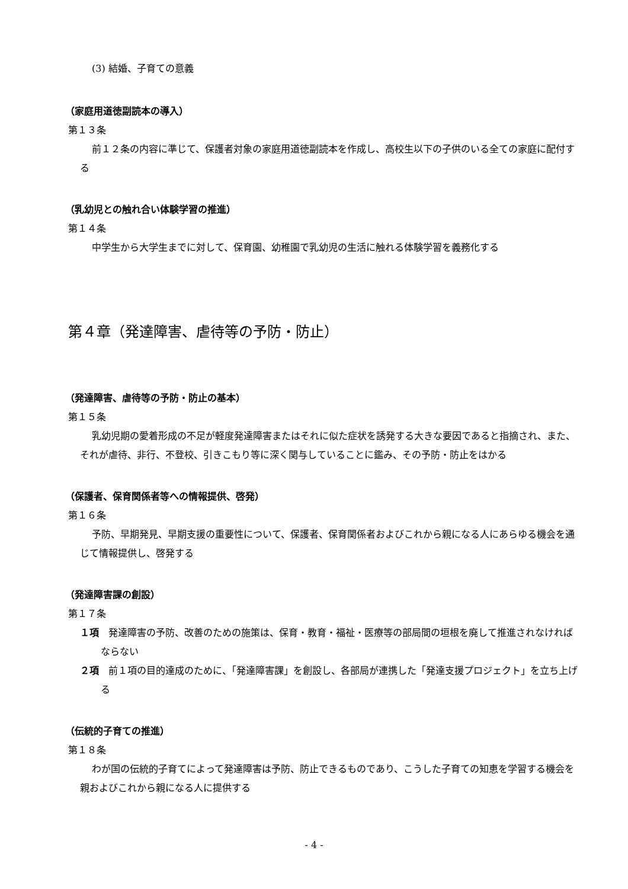(3) 結婚、子育ての意義
（家庭用道徳副読本の導入）
第１３条
前１２条の内容に準じて、保護者対象の家庭用道徳副読本を作成し、高校生以下の子供のいる全ての家庭に配付する
（乳幼児との触れ合い体験学習の推進）
第１４条
中学生から大学生までに対して、保育園、幼稚園で乳幼児の生活に触れる体験学習を義務化する
第４章（発達障害、虐待等の予防・防止）
（発達障害、虐待等の予防・防止の基本）
第１５条
乳幼児期の愛着形成の不足が軽度発達障害またはそれに似た症状を誘発する大きな要因であると指摘され、また、それが虐待、非行、不登校、引きこもり等に深く関与していることに鑑み、その予防・防止をはかる
（保護者、保育関係者等への情報提供、啓発）
第１６条
予防、早期発見、早期支援の重要性について、保護者、保育関係者およびこれから親になる人にあらゆる機会を通じて情報提供し、啓発する
（発達障害課の創設）
第１７条
１項　発達障害の予防、改善のための施策は、保育・教育・福祉・医療等の部局間の垣根を廃して推進されなければならない
２項　前１項の目的達成のために、「発達障害課」を創設し、各部局が連携した「発達支援プロジェクト」を立ち上げる
（伝統的子育ての推進）
第１８条
わが国の伝統的子育てによって発達障害は予防、防止できるものであり、こうした子育ての知恵を学習する機会を親およびこれから親になる人に提供する
- 4 -